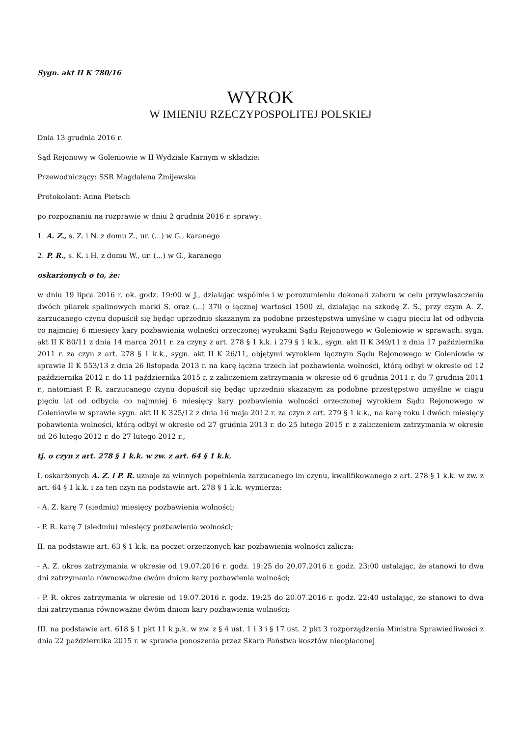Sygn. akt II K 780/16
WYROK
W IMIENIU RZECZYPOSPOLITEJ POLSKIEJ
Dnia 13 grudnia 2016 r.
Sąd Rejonowy w Goleniowie w II Wydziale Karnym w składzie:
Przewodniczący: SSR Magdalena Żmijewska
Protokolant: Anna Pietsch
po rozpoznaniu na rozprawie w dniu 2 grudnia 2016 r. sprawy:
1. A. Z., s. Z. i N. z domu Z., ur. (...) w G., karanego
2. P. R., s. K. i H. z domu W., ur. (...) w G., karanego
oskarżonych o to, że:
w dniu 19 lipca 2016 r. ok. godz. 19:00 w J., działając wspólnie i w porozumieniu dokonali zaboru w celu przywłaszczenia dwóch pilarek spalinowych marki S. oraz (...) 370 o łącznej wartości 1500 zł, działając na szkodę Z. S., przy czym A. Z. zarzucanego czynu dopuścił się będąc uprzednio skazanym za podobne przestępstwa umyślne w ciągu pięciu lat od odbycia co najmniej 6 miesięcy kary pozbawienia wolności orzeczonej wyrokami Sądu Rejonowego w Goleniowie w sprawach: sygn. akt II K 80/11 z dnia 14 marca 2011 r. za czyny z art. 278 § 1 k.k. i 279 § 1 k.k., sygn. akt II K 349/11 z dnia 17 października 2011 r. za czyn z art. 278 § 1 k.k., sygn. akt II K 26/11, objętymi wyrokiem łącznym Sądu Rejonowego w Goleniowie w sprawie II K 553/13 z dnia 26 listopada 2013 r. na karę łączna trzech lat pozbawienia wolności, którą odbył w okresie od 12 października 2012 r. do 11 października 2015 r. z zaliczeniem zatrzymania w okresie od 6 grudnia 2011 r. do 7 grudnia 2011 r., natomiast P. R. zarzucanego czynu dopuścił się będąc uprzednio skazanym za podobne przestępstwo umyślne w ciągu pięciu lat od odbycia co najmniej 6 miesięcy kary pozbawienia wolności orzeczonej wyrokiem Sądu Rejonowego w Goleniowie w sprawie sygn. akt II K 325/12 z dnia 16 maja 2012 r. za czyn z art. 279 § 1 k.k., na karę roku i dwóch miesięcy pobawienia wolności, którą odbył w okresie od 27 grudnia 2013 r. do 25 lutego 2015 r. z zaliczeniem zatrzymania w okresie od 26 lutego 2012 r. do 27 lutego 2012 r.,
tj. o czyn z art. 278 § 1 k.k. w zw. z art. 64 § 1 k.k.
I. oskarżonych A. Z. i P. R. uznaje za winnych popełnienia zarzucanego im czynu, kwalifikowanego z art. 278 § 1 k.k. w zw. z art. 64 § 1 k.k. i za ten czyn na podstawie art. 278 § 1 k.k. wymierza:
- A. Z. karę 7 (siedmiu) miesięcy pozbawienia wolności;
- P. R. karę 7 (siedmiu) miesięcy pozbawienia wolności;
II. na podstawie art. 63 § 1 k.k. na poczet orzeczonych kar pozbawienia wolności zalicza:
- A. Z. okres zatrzymania w okresie od 19.07.2016 r. godz. 19:25 do 20.07.2016 r. godz. 23:00 ustalając, że stanowi to dwa dni zatrzymania równoważne dwóm dniom kary pozbawienia wolności;
- P. R. okres zatrzymania w okresie od 19.07.2016 r. godz. 19:25 do 20.07.2016 r. godz. 22:40 ustalając, że stanowi to dwa dni zatrzymania równoważne dwóm dniom kary pozbawienia wolności;
III. na podstawie art. 618 § 1 pkt 11 k.p.k. w zw. z § 4 ust. 1 i 3 i § 17 ust. 2 pkt 3 rozporządzenia Ministra Sprawiedliwości z dnia 22 października 2015 r. w sprawie ponoszenia przez Skarb Państwa kosztów nieopłaconej